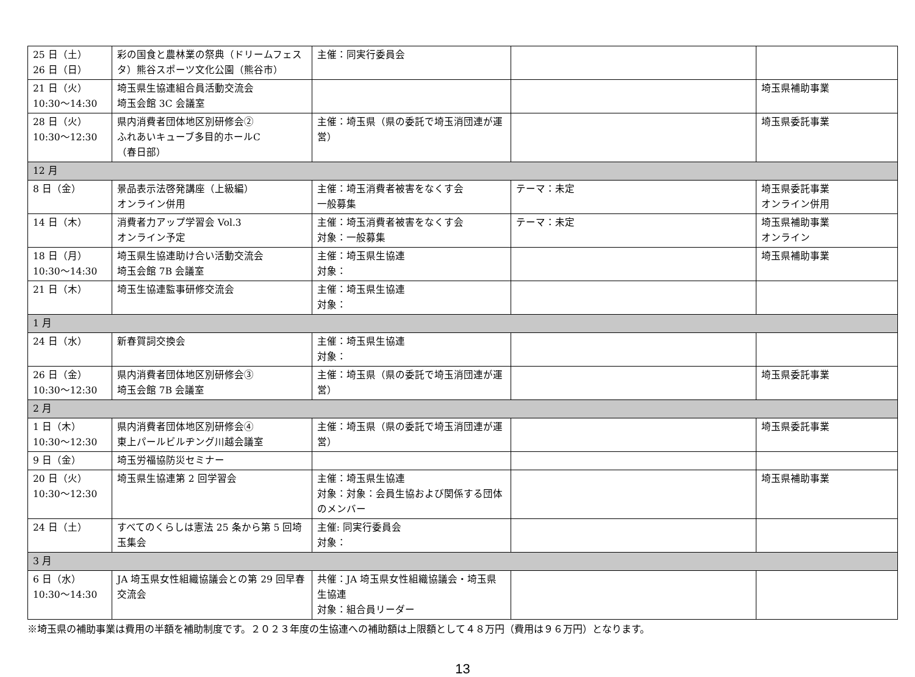| 25 日（土） 26 日（日） | 彩の国食と農林業の祭典（ドリームフェスタ）熊谷スポーツ文化公園（熊谷市） | 主催：同実行委員会 | | |
| 21 日（火） 10:30〜14:30 | 埼玉県生協連組合員活動交流会 埼玉会館 3C 会議室 | | | 埼玉県補助事業 |
| 28 日（火） 10:30〜12:30 | 県内消費者団体地区別研修会② ふれあいキューブ多目的ホールC （春日部） | 主催：埼玉県（県の委託で埼玉消団連が運営） | | 埼玉県委託事業 |
| 12 月 | | | | |
| 8 日（金） | 景品表示法啓発講座（上級編） オンライン併用 | 主催：埼玉消費者被害をなくす会 一般募集 | テーマ：未定 | 埼玉県委託事業 オンライン併用 |
| 14 日（木） | 消費者力アップ学習会 Vol.3 オンライン予定 | 主催：埼玉消費者被害をなくす会 対象：一般募集 | テーマ：未定 | 埼玉県補助事業 オンライン |
| 18 日（月） 10:30〜14:30 | 埼玉県生協連助け合い活動交流会 埼玉会館 7B 会議室 | 主催：埼玉県生協連 対象： | | 埼玉県補助事業 |
| 21 日（木） | 埼玉生協連監事研修交流会 | 主催：埼玉県生協連 対象： | | |
| 1 月 | | | | |
| 24 日（水） | 新春賀詞交換会 | 主催：埼玉県生協連 対象： | | |
| 26 日（金） 10:30〜12:30 | 県内消費者団体地区別研修会③ 埼玉会館 7B 会議室 | 主催：埼玉県（県の委託で埼玉消団連が運営） | | 埼玉県委託事業 |
| 2 月 | | | | |
| 1 日（木） 10:30〜12:30 | 県内消費者団体地区別研修会④ 東上パールビルヂング川越会議室 | 主催：埼玉県（県の委託で埼玉消団連が運営） | | 埼玉県委託事業 |
| 9 日（金） | 埼玉労福協防災セミナー | | | |
| 20 日（火） 10:30〜12:30 | 埼玉県生協連第 2 回学習会 | 主催：埼玉県生協連 対象：対象：会員生協および関係する団体のメンバー | | 埼玉県補助事業 |
| 24 日（土） | すべてのくらしは憲法 25 条から第 5 回埼玉集会 | 主催: 同実行委員会 対象： | | |
| 3 月 | | | | |
| 6 日（水） 10:30〜14:30 | JA 埼玉県女性組織協議会との第 29 回早春交流会 | 共催：JA 埼玉県女性組織協議会・埼玉県生協連 対象：組合員リーダー | | |
※埼玉県の補助事業は費用の半額を補助制度です。２０２３年度の生協連への補助額は上限額として４８万円（費用は９６万円）となります。
13